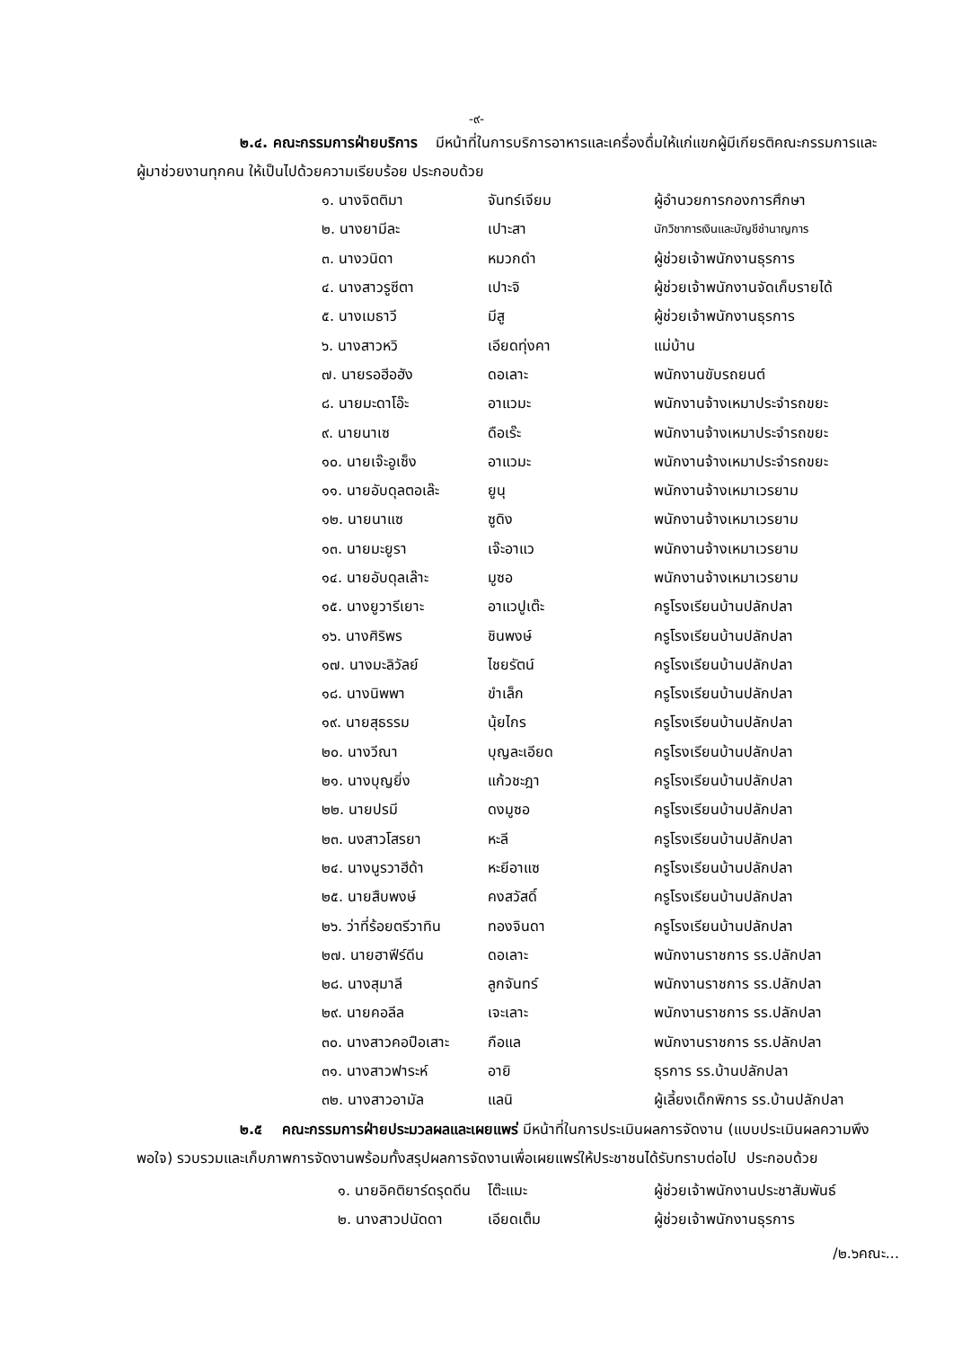-๙-
๒.๔. คณะกรรมการฝ่ายบริการ มีหน้าที่ในการบริการอาหารและเครื่องดื่มให้แก่แขกผู้มีเกียรติคณะกรรมการและผู้มาช่วยงานทุกคน ให้เป็นไปด้วยความเรียบร้อย ประกอบด้วย
| ๑. นางจิตติมา | จันทร์เจียม | ผู้อำนวยการกองการศึกษา |
| ๒. นางยามีละ | เปาะสา | นักวิชาการเงินและบัญชีชำนาญการ |
| ๓. นางวนิดา | หมวกดำ | ผู้ช่วยเจ้าพนักงานธุรการ |
| ๔. นางสาวรูซีตา | เปาะจิ | ผู้ช่วยเจ้าพนักงานจัดเก็บรายได้ |
| ๕. นางเมธาวี | มีสู | ผู้ช่วยเจ้าพนักงานธุรการ |
| ๖. นางสาวหวิ | เอียดทุ่งคา | แม่บ้าน |
| ๗. นายรอฮีอฮัง | ดอเลาะ | พนักงานขับรถยนต์ |
| ๘. นายมะดาโอ๊ะ | อาแวมะ | พนักงานจ้างเหมาประจำรถขยะ |
| ๙. นายนาเซ | ดือเร๊ะ | พนักงานจ้างเหมาประจำรถขยะ |
| ๑๐. นายเจ๊ะอูเซ็ง | อาแวมะ | พนักงานจ้างเหมาประจำรถขยะ |
| ๑๑. นายอับดุลตอเล๊ะ | ยูนุ | พนักงานจ้างเหมาเวรยาม |
| ๑๒. นายนาแซ | ซูดิง | พนักงานจ้างเหมาเวรยาม |
| ๑๓. นายมะยูรา | เจ๊ะอาแว | พนักงานจ้างเหมาเวรยาม |
| ๑๔. นายอับดุลเล๊าะ | มูซอ | พนักงานจ้างเหมาเวรยาม |
| ๑๕. นางยูวารีเยาะ | อาแวปูเต๊ะ | ครูโรงเรียนบ้านปลักปลา |
| ๑๖. นางศิริพร | ชินพงษ์ | ครูโรงเรียนบ้านปลักปลา |
| ๑๗. นางมะลิวัลย์ | ไชยรัตน์ | ครูโรงเรียนบ้านปลักปลา |
| ๑๘. นางนิพพา | ขำเล็ก | ครูโรงเรียนบ้านปลักปลา |
| ๑๙. นายสุธรรม | นุ้ยไกร | ครูโรงเรียนบ้านปลักปลา |
| ๒๐. นางวีณา | บุญละเอียด | ครูโรงเรียนบ้านปลักปลา |
| ๒๑. นางบุญยิ่ง | แก้วชะฎา | ครูโรงเรียนบ้านปลักปลา |
| ๒๒. นายปรมี | ดงมูซอ | ครูโรงเรียนบ้านปลักปลา |
| ๒๓. นงสาวโสรยา | หะลี | ครูโรงเรียนบ้านปลักปลา |
| ๒๔. นางนูรวาฮีด้า | หะยีอาแซ | ครูโรงเรียนบ้านปลักปลา |
| ๒๕. นายสืบพงษ์ | คงสวัสดิ์ | ครูโรงเรียนบ้านปลักปลา |
| ๒๖. ว่าที่ร้อยตรีวาทิน | ทองจินดา | ครูโรงเรียนบ้านปลักปลา |
| ๒๗. นายฮาฟีร์ดีน | ดอเลาะ | พนักงานราชการ รร.ปลักปลา |
| ๒๘. นางสุมาลี | ลูกจันทร์ | พนักงานราชการ รร.ปลักปลา |
| ๒๙. นายคอลีล | เจะเลาะ | พนักงานราชการ รร.ปลักปลา |
| ๓๐. นางสาวคอปือเสาะ | กือแล | พนักงานราชการ รร.ปลักปลา |
| ๓๑. นางสาวฟาระห์ | อายิ | ธุรการ รร.บ้านปลักปลา |
| ๓๒. นางสาวอามัล | แลนิ | ผู้เลี้ยงเด็กพิการ รร.บ้านปลักปลา |
๒.๕ คณะกรรมการฝ่ายประมวลผลและเผยแพร่ มีหน้าที่ในการประเมินผลการจัดงาน (แบบประเมินผลความพึงพอใจ) รวบรวมและเก็บภาพการจัดงานพร้อมทั้งสรุปผลการจัดงานเพื่อเผยแพร่ให้ประชาชนได้รับทราบต่อไป ประกอบด้วย
| ๑. นายอิคติยาร์ดรุดดีน | โต๊ะแมะ | ผู้ช่วยเจ้าพนักงานประชาสัมพันธ์ |
| ๒. นางสาวปนัดดา | เอียดเต็ม | ผู้ช่วยเจ้าพนักงานธุรการ |
/๒.๖คณะ...